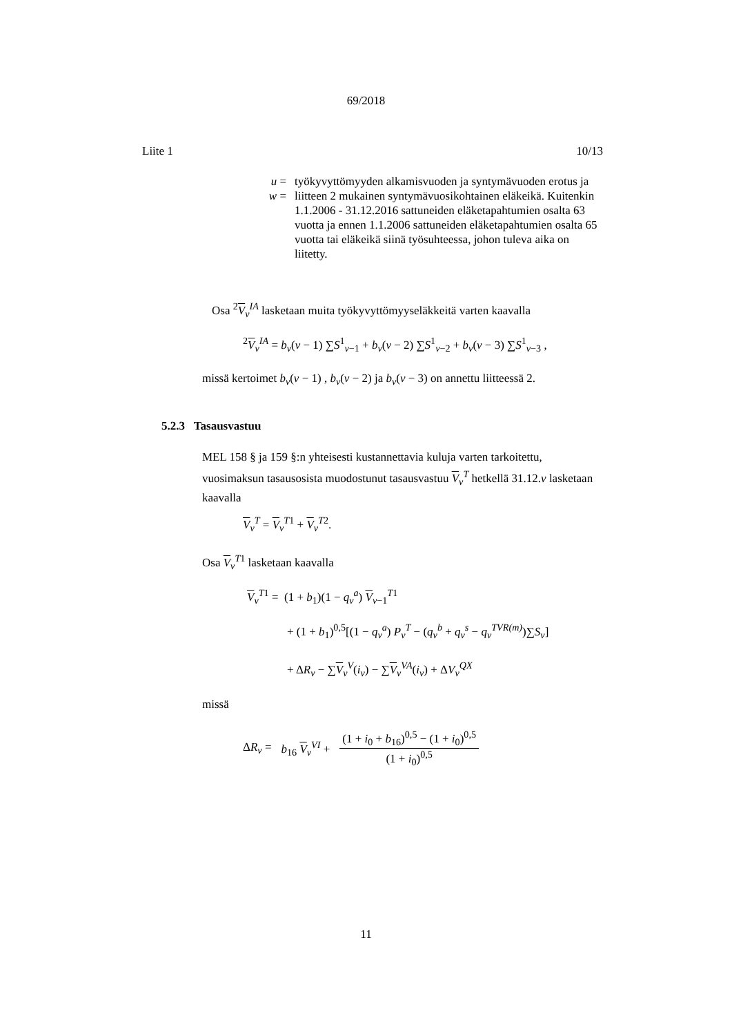69/2018
Liite 1 10/13
u = työkyvyttömyyden alkamisvuoden ja syntymävuoden erotus ja
w = liitteen 2 mukainen syntymävuosikohtainen eläkeikä. Kuitenkin 1.1.2006 - 31.12.2016 sattuneiden eläketapahtumien osalta 63 vuotta ja ennen 1.1.2006 sattuneiden eläketapahtumien osalta 65 vuotta tai eläkeikä siinä työsuhteessa, johon tuleva aika on liitetty.
Osa <sup>2</sup>V<sub>v</sub><sup>IA</sup> lasketaan muita työkyvyttömyyseläkkeitä varten kaavalla
<sup>2</sup> V<sub>v</sub><sup>IA</sup> = b<sub>v</sub>(v − 1) ∑S<sup>1</sup><sub>v−1</sub> + b<sub>v</sub>(v − 2) ∑S<sup>1</sup><sub>v−2</sub> + b<sub>v</sub>(v − 3) ∑S<sup>1</sup><sub>v−3</sub> ,
missä kertoimet b<sub>v</sub>(v − 1) , b<sub>v</sub>(v − 2) ja b<sub>v</sub>(v − 3) on annettu liitteessä 2.
5.2.3 Tasausvastuu
MEL 158 § ja 159 §:n yhteisesti kustannettavia kuluja varten tarkoitettu, vuosimaksun tasausosista muodostunut tasausvastuu V<sub>v</sub><sup>T</sup> hetkellä 31.12.v lasketaan kaavalla
V<sub>v</sub><sup>T</sup> = V<sub>v</sub><sup>T1</sup> + V<sub>v</sub><sup>T2</sup>.
Osa V<sub>v</sub><sup>T1</sup> lasketaan kaavalla
V<sub>v</sub><sup>T1</sup> = (1 + b<sub>1</sub>)(1 − q<sub>v</sub><sup>a</sup>) V<sub>v−1</sub><sup>T1</sup>
+ (1 + b<sub>1</sub>)<sup>0,5</sup>[(1 − q<sub>v</sub><sup>a</sup>) P<sub>v</sub><sup>T</sup> − (q<sub>v</sub><sup>b</sup> + q<sub>v</sub><sup>s</sup> − q<sub>v</sub><sup>TVR(m)</sup>)∑S<sub>v</sub>]
+ ΔR<sub>v</sub> − ∑V<sub>v</sub><sup>V</sup>(i<sub>v</sub>) − ∑V<sub>v</sub><sup>VA</sup>(i<sub>v</sub>) + ΔV<sub>v</sub><sup>QX</sup>
missä
ΔR<sub>v</sub> = b<sub>16</sub> V<sub>v</sub><sup>VI</sup> + (1 + i<sub>0</sub> + b<sub>16</sub>)<sup>0,5</sup> − (1 + i<sub>0</sub>)<sup>0,5</sup> (1 + i<sub>0</sub>)<sup>0,5</sup>
11